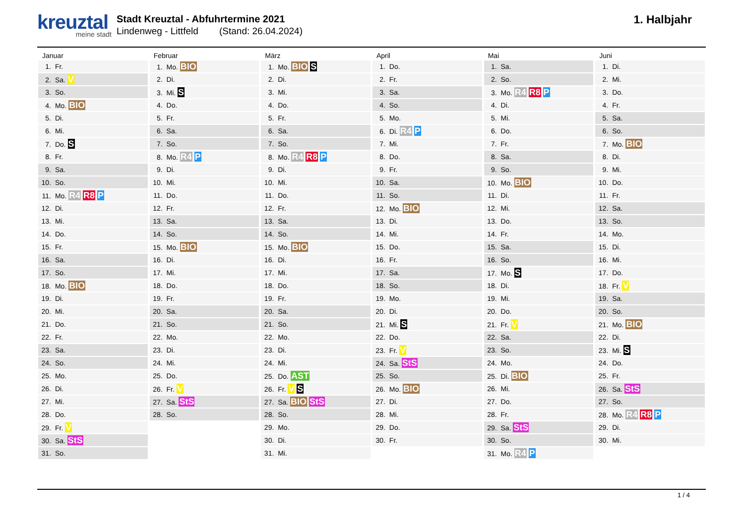kreuztal
meine stadt
Stadt Kreuztal - Abfuhrtermine 2021
Lindenweg - Littfeld (Stand: 26.04.2024)
1. Halbjahr
| Januar | Februar | März | April | Mai | Juni |
| --- | --- | --- | --- | --- | --- |
| 1. Fr. | 1. Mo. BIO | 1. Mo. BIO S | 1. Do. | 1. Sa. | 1. Di. |
| 2. Sa. V | 2. Di. | 2. Di. | 2. Fr. | 2. So. | 2. Mi. |
| 3. So. | 3. Mi. S | 3. Mi. | 3. Sa. | 3. Mo. R4 R8 P | 3. Do. |
| 4. Mo. BIO | 4. Do. | 4. Do. | 4. So. | 4. Di. | 4. Fr. |
| 5. Di. | 5. Fr. | 5. Fr. | 5. Mo. | 5. Mi. | 5. Sa. |
| 6. Mi. | 6. Sa. | 6. Sa. | 6. Di. R4 P | 6. Do. | 6. So. |
| 7. Do. S | 7. So. | 7. So. | 7. Mi. | 7. Fr. | 7. Mo. BIO |
| 8. Fr. | 8. Mo. R4 P | 8. Mo. R4 R8 P | 8. Do. | 8. Sa. | 8. Di. |
| 9. Sa. | 9. Di. | 9. Di. | 9. Fr. | 9. So. | 9. Mi. |
| 10. So. | 10. Mi. | 10. Mi. | 10. Sa. | 10. Mo. BIO | 10. Do. |
| 11. Mo. R4 R8 P | 11. Do. | 11. Do. | 11. So. | 11. Di. | 11. Fr. |
| 12. Di. | 12. Fr. | 12. Fr. | 12. Mo. BIO | 12. Mi. | 12. Sa. |
| 13. Mi. | 13. Sa. | 13. Sa. | 13. Di. | 13. Do. | 13. So. |
| 14. Do. | 14. So. | 14. So. | 14. Mi. | 14. Fr. | 14. Mo. |
| 15. Fr. | 15. Mo. BIO | 15. Mo. BIO | 15. Do. | 15. Sa. | 15. Di. |
| 16. Sa. | 16. Di. | 16. Di. | 16. Fr. | 16. So. | 16. Mi. |
| 17. So. | 17. Mi. | 17. Mi. | 17. Sa. | 17. Mo. S | 17. Do. |
| 18. Mo. BIO | 18. Do. | 18. Do. | 18. So. | 18. Di. | 18. Fr. V |
| 19. Di. | 19. Fr. | 19. Fr. | 19. Mo. | 19. Mi. | 19. Sa. |
| 20. Mi. | 20. Sa. | 20. Sa. | 20. Di. | 20. Do. | 20. So. |
| 21. Do. | 21. So. | 21. So. | 21. Mi. S | 21. Fr. V | 21. Mo. BIO |
| 22. Fr. | 22. Mo. | 22. Mo. | 22. Do. | 22. Sa. | 22. Di. |
| 23. Sa. | 23. Di. | 23. Di. | 23. Fr. V | 23. So. | 23. Mi. S |
| 24. So. | 24. Mi. | 24. Mi. | 24. Sa. StS | 24. Mo. | 24. Do. |
| 25. Mo. | 25. Do. | 25. Do. AST | 25. So. | 25. Di. BIO | 25. Fr. |
| 26. Di. | 26. Fr. V | 26. Fr. V S | 26. Mo. BIO | 26. Mi. | 26. Sa. StS |
| 27. Mi. | 27. Sa. StS | 27. Sa. BIO StS | 27. Di. | 27. Do. | 27. So. |
| 28. Do. | 28. So. | 28. So. | 28. Mi. | 28. Fr. | 28. Mo. R4 R8 P |
| 29. Fr. V | | 29. Mo. | 29. Do. | 29. Sa. StS | 29. Di. |
| 30. Sa. StS | | 30. Di. | 30. Fr. | 30. So. | 30. Mi. |
| 31. So. | | 31. Mi. | | 31. Mo. R4 P | |
1 / 4